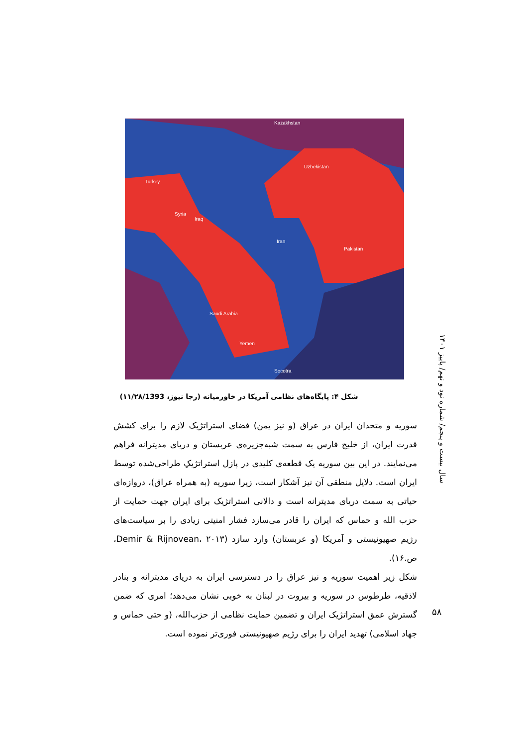Kazakhstan
Uzbekistan
Turkey
Syria
Iraq
Iran
Pakistan
Saudi Arabia
Yemen
Socotra
شکل ۴: پایگاه‌های نظامی آمریکا در خاورمیانه (رجا نیوز، ۱۱/۲۸/1393)
سوریه و متحدان ایران در عراق (و نیز یمن) فضای استراتژیک لازم را برای کشش قدرت ایران، از خلیج فارس به سمت شبه‌جزیره‌ی عربستان و دریای مدیترانه فراهم می‌نمایند. در این بین سوریه یک قطعه‌ی کلیدی در پازل استراتژیکِ طراحی‌شده توسط ایران است. دلایل منطقی آن نیز آشکار است، زیرا سوریه (به همراه عراق)، دروازه‌ای حیاتی به سمت دریای مدیترانه است و دالانی استراتژیک برای ایران جهت حمایت از حزب الله و حماس که ایران را قادر می‌سازد فشار امنیتی زیادی را بر سیاست‌های رژیم صهیونیستی و آمریکا (و عربستان) وارد سازد (Demir & Rijnovean، ۲۰۱۳، ص.۱۶).
شکل زیر اهمیت سوریه و نیز عراق را در دسترسی ایران به دریای مدیترانه و بنادر لاذقیه، طرطوس در سوریه و بیروت در لبنان به خوبی نشان می‌دهد؛ امری که ضمن گسترش عمق استراتژیک ایران و تضمین حمایت نظامی از حزب‌الله، (و حتی حماس و جهاد اسلامی) تهدید ایران را برای رژیم صهیونیستی فوری‌تر نموده است.
سال بیست و پنجم/ شماره نود و نهم/ پاییز ۱۴۰۱
۵۸